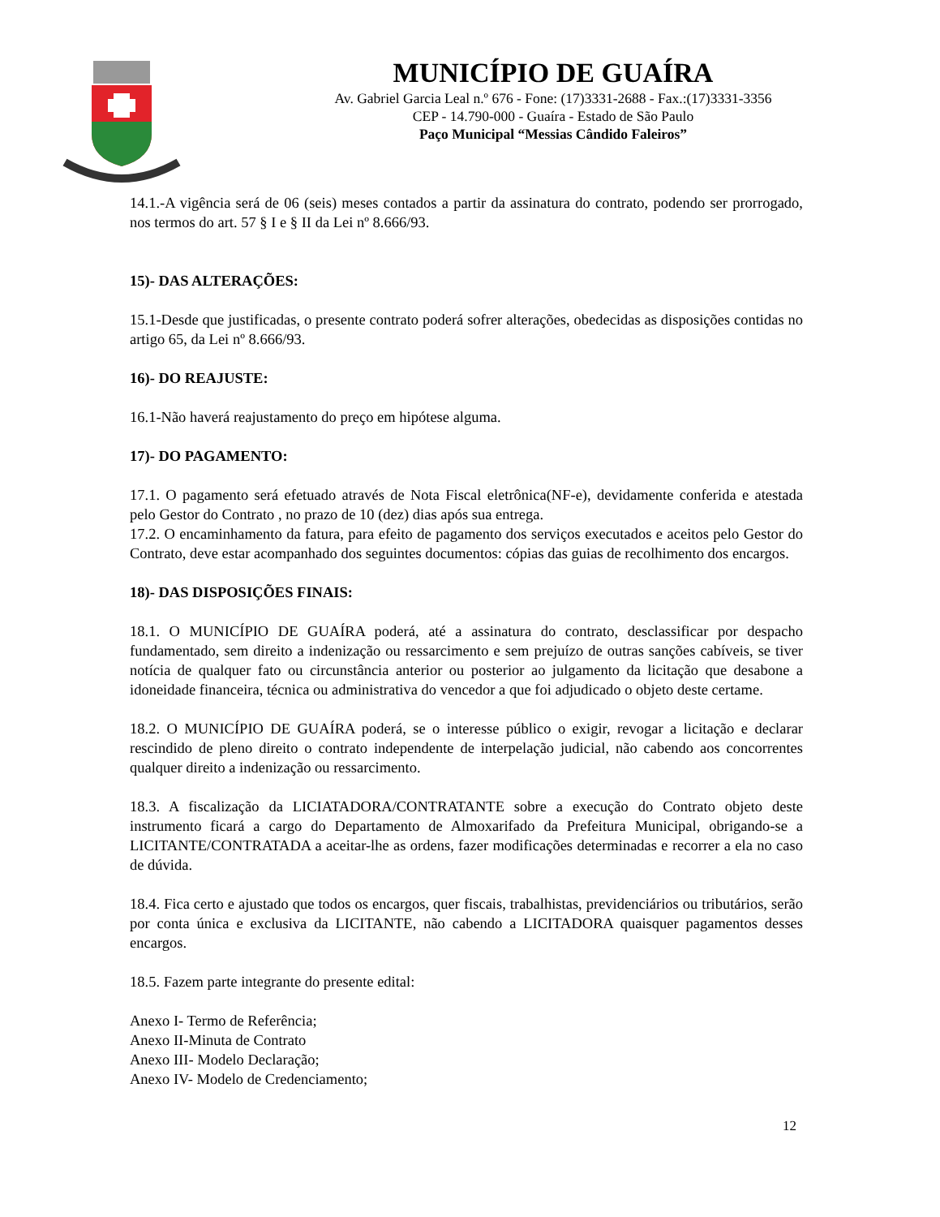MUNICÍPIO DE GUAÍRA
Av. Gabriel Garcia Leal n.º 676 - Fone: (17)3331-2688 - Fax.:(17)3331-3356
CEP - 14.790-000 - Guaíra - Estado de São Paulo
Paço Municipal “Messias Cândido Faleiros”
14.1.-A vigência será de 06 (seis) meses contados a partir da assinatura do contrato, podendo ser prorrogado, nos termos do art. 57 § I e § II da Lei nº 8.666/93.
15)- DAS ALTERAÇÕES:
15.1-Desde que justificadas, o presente contrato poderá sofrer alterações, obedecidas as disposições contidas no artigo 65, da Lei nº 8.666/93.
16)- DO REAJUSTE:
16.1-Não haverá reajustamento do preço em hipótese alguma.
17)- DO PAGAMENTO:
17.1. O pagamento será efetuado através de Nota Fiscal eletrônica(NF-e), devidamente conferida e atestada pelo Gestor do Contrato , no prazo de 10 (dez) dias após sua entrega.
17.2. O encaminhamento da fatura, para efeito de pagamento dos serviços executados e aceitos pelo Gestor do Contrato, deve estar acompanhado dos seguintes documentos: cópias das guias de recolhimento dos encargos.
18)- DAS DISPOSIÇÕES FINAIS:
18.1. O MUNICÍPIO DE GUAÍRA poderá, até a assinatura do contrato, desclassificar por despacho fundamentado, sem direito a indenização ou ressarcimento e sem prejuízo de outras sanções cabíveis, se tiver notícia de qualquer fato ou circunstância anterior ou posterior ao julgamento da licitação que desabone a idoneidade financeira, técnica ou administrativa do vencedor a que foi adjudicado o objeto deste certame.
18.2. O MUNICÍPIO DE GUAÍRA poderá, se o interesse público o exigir, revogar a licitação e declarar rescindido de pleno direito o contrato independente de interpelação judicial, não cabendo aos concorrentes qualquer direito a indenização ou ressarcimento.
18.3. A fiscalização da LICIATADORA/CONTRATANTE sobre a execução do Contrato objeto deste instrumento ficará a cargo do Departamento de Almoxarifado da Prefeitura Municipal, obrigando-se a LICITANTE/CONTRATADA a aceitar-lhe as ordens, fazer modificações determinadas e recorrer a ela no caso de dúvida.
18.4. Fica certo e ajustado que todos os encargos, quer fiscais, trabalhistas, previdenciários ou tributários, serão por conta única e exclusiva da LICITANTE, não cabendo a LICITADORA quaisquer pagamentos desses encargos.
18.5. Fazem parte integrante do presente edital:
Anexo I- Termo de Referência;
Anexo II-Minuta de Contrato
Anexo III- Modelo Declaração;
Anexo IV- Modelo de Credenciamento;
12